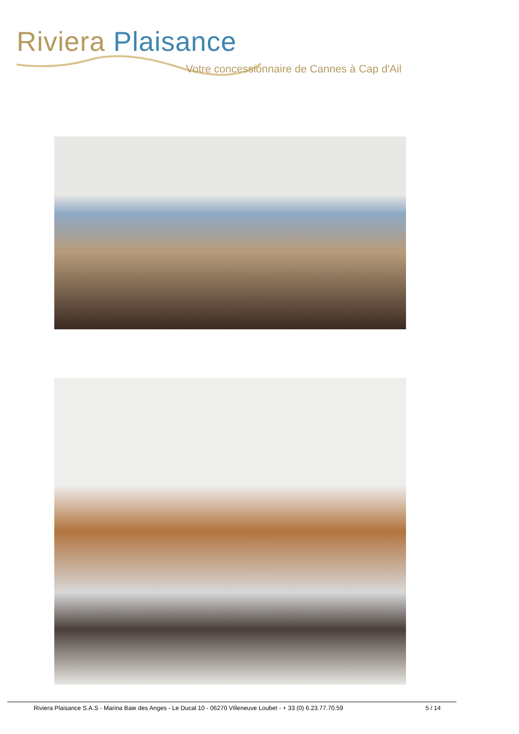Riviera Plaisance
Votre concessionnaire de Cannes à Cap d'Ail
Riviera Plaisance S.A.S - Marina Baie des Anges - Le Ducal 10 - 06270 Villeneuve Loubet - + 33 (0) 6.23.77.70.59 5 / 14